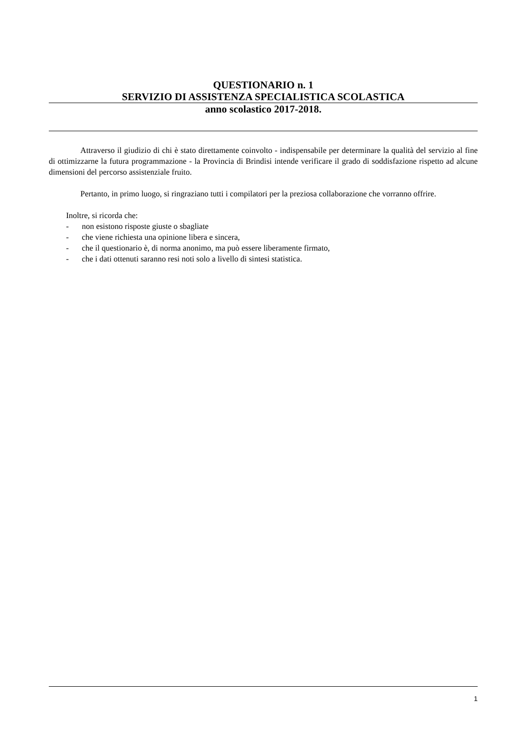QUESTIONARIO n. 1
SERVIZIO DI ASSISTENZA SPECIALISTICA SCOLASTICA
anno scolastico 2017-2018.
Attraverso il giudizio di chi è stato direttamente coinvolto - indispensabile per determinare la qualità del servizio al fine di ottimizzarne la futura programmazione - la Provincia di Brindisi intende verificare il grado di soddisfazione rispetto ad alcune dimensioni del percorso assistenziale fruito.
Pertanto, in primo luogo, si ringraziano tutti i compilatori per la preziosa collaborazione che vorranno offrire.
Inoltre, si ricorda che:
- non esistono risposte giuste o sbagliate
- che viene richiesta una opinione libera e sincera,
- che il questionario è, di norma anonimo, ma può essere liberamente firmato,
- che i dati ottenuti saranno resi noti solo a livello di sintesi statistica.
1